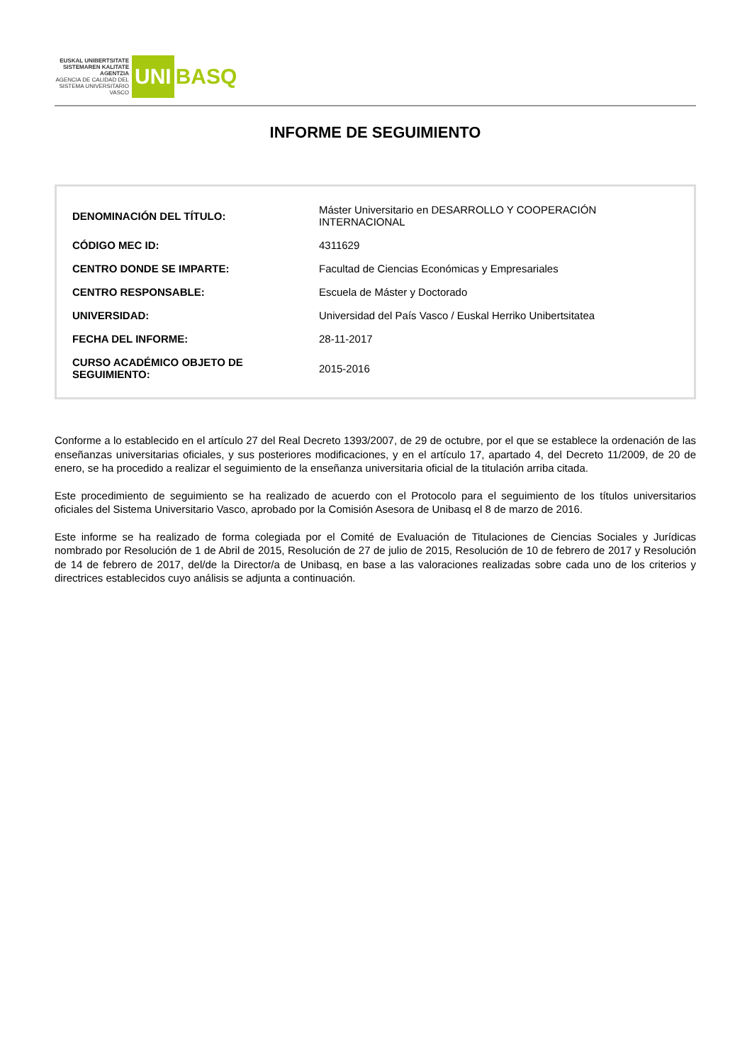EUSKAL UNIBERTSITATE SISTEMAREN KALITATE AGENTZIA
AGENCIA DE CALIDAD DEL SISTEMA UNIVERSITARIO VASCO
UNI
BASQ
INFORME DE SEGUIMIENTO
| DENOMINACIÓN DEL TÍTULO: | Máster Universitario en DESARROLLO Y COOPERACIÓN INTERNACIONAL |
| CÓDIGO MEC ID: | 4311629 |
| CENTRO DONDE SE IMPARTE: | Facultad de Ciencias Económicas y Empresariales |
| CENTRO RESPONSABLE: | Escuela de Máster y Doctorado |
| UNIVERSIDAD: | Universidad del País Vasco / Euskal Herriko Unibertsitatea |
| FECHA DEL INFORME: | 28-11-2017 |
| CURSO ACADÉMICO OBJETO DE SEGUIMIENTO: | 2015-2016 |
Conforme a lo establecido en el artículo 27 del Real Decreto 1393/2007, de 29 de octubre, por el que se establece la ordenación de las enseñanzas universitarias oficiales, y sus posteriores modificaciones, y en el artículo 17, apartado 4, del Decreto 11/2009, de 20 de enero, se ha procedido a realizar el seguimiento de la enseñanza universitaria oficial de la titulación arriba citada.
Este procedimiento de seguimiento se ha realizado de acuerdo con el Protocolo para el seguimiento de los títulos universitarios oficiales del Sistema Universitario Vasco, aprobado por la Comisión Asesora de Unibasq el 8 de marzo de 2016.
Este informe se ha realizado de forma colegiada por el Comité de Evaluación de Titulaciones de Ciencias Sociales y Jurídicas nombrado por Resolución de 1 de Abril de 2015, Resolución de 27 de julio de 2015, Resolución de 10 de febrero de 2017 y Resolución de 14 de febrero de 2017, del/de la Director/a de Unibasq, en base a las valoraciones realizadas sobre cada uno de los criterios y directrices establecidos cuyo análisis se adjunta a continuación.